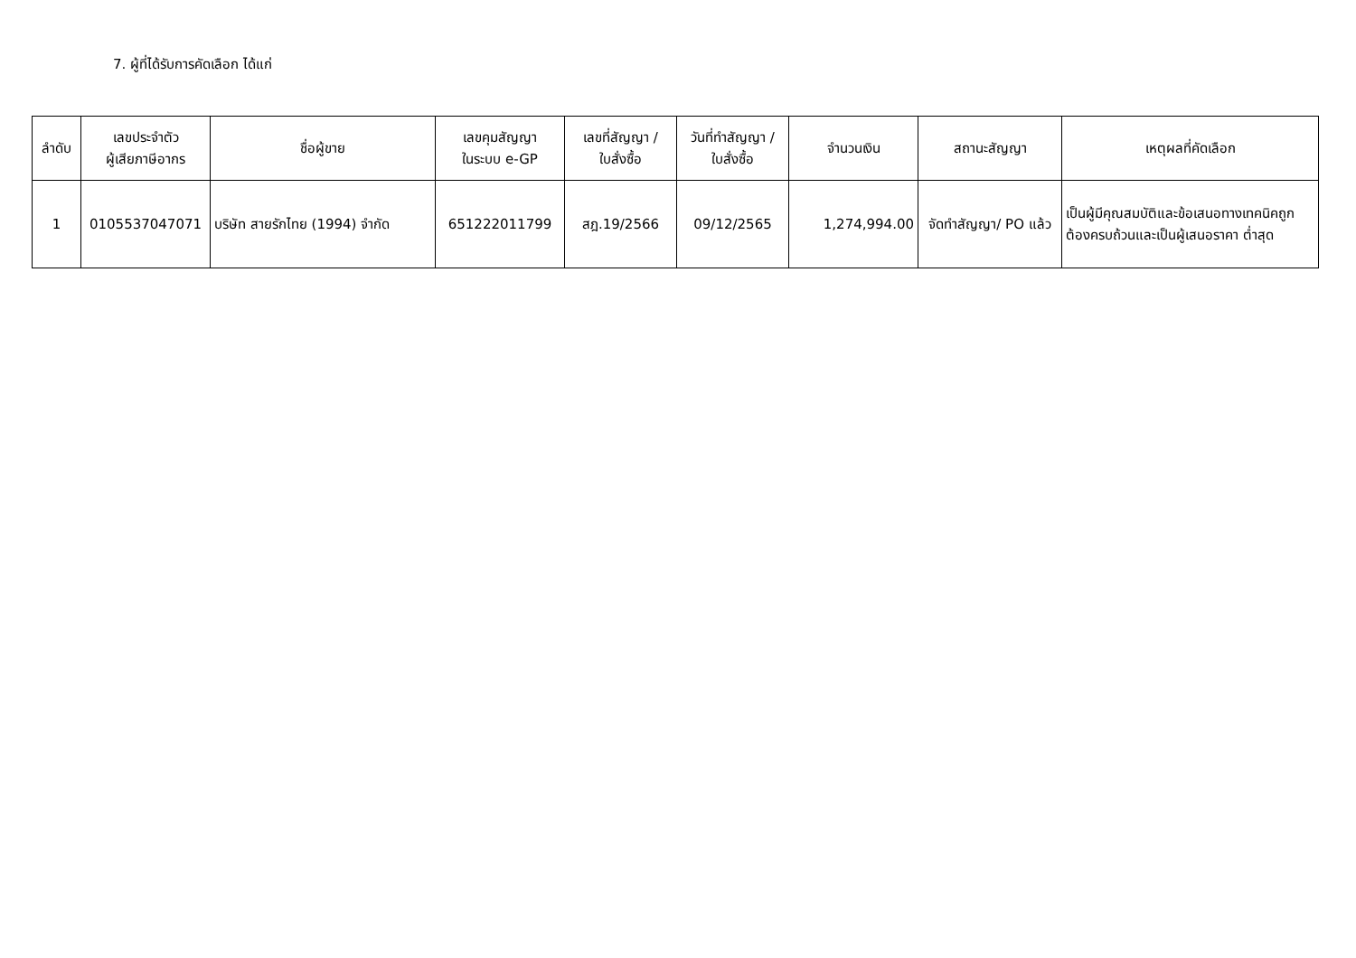7. ผู้ที่ได้รับการคัดเลือก ได้แก่
| ลำดับ | เลขประจำตัว ผู้เสียภาษีอากร | ชื่อผู้ขาย | เลขคุมสัญญา ในระบบ e-GP | เลขที่สัญญา / ใบสั่งซื้อ | วันที่ทำสัญญา / ใบสั่งซื้อ | จำนวนเงิน | สถานะสัญญา | เหตุผลที่คัดเลือก |
| --- | --- | --- | --- | --- | --- | --- | --- | --- |
| 1 | 0105537047071 | บริษัท สายรักไทย (1994) จำกัด | 651222011799 | สฎ.19/2566 | 09/12/2565 | 1,274,994.00 | จัดทำสัญญา/ PO แล้ว | เป็นผู้มีคุณสมบัติและข้อเสนอทางเทคนิคถูกต้องครบถ้วนและเป็นผู้เสนอราคา ต่ำสุด |